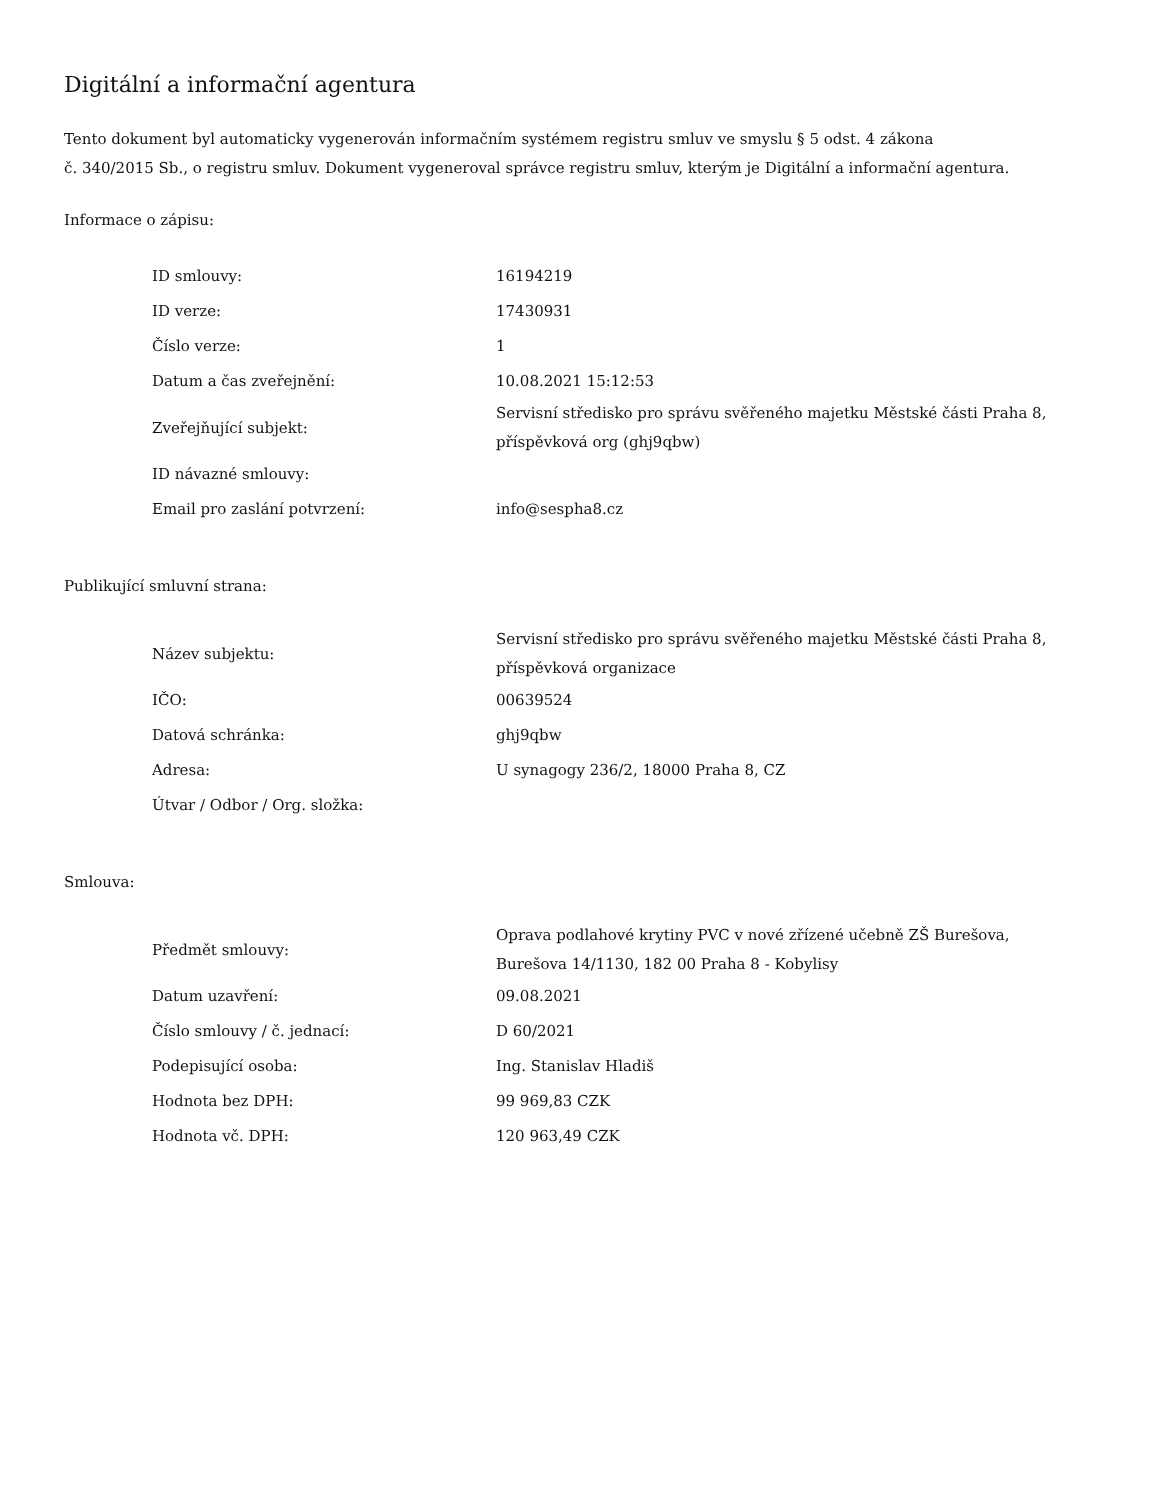Digitální a informační agentura
Tento dokument byl automaticky vygenerován informačním systémem registru smluv ve smyslu § 5 odst. 4 zákona
č. 340/2015 Sb., o registru smluv. Dokument vygeneroval správce registru smluv, kterým je Digitální a informační agentura.
Informace o zápisu:
| ID smlouvy: | 16194219 |
| ID verze: | 17430931 |
| Číslo verze: | 1 |
| Datum a čas zveřejnění: | 10.08.2021 15:12:53 |
| Zveřejňující subjekt: | Servisní středisko pro správu svěřeného majetku Městské části Praha 8, příspěvková org (ghj9qbw) |
| ID návazné smlouvy: | |
| Email pro zaslání potvrzení: | info@sespha8.cz |
Publikující smluvní strana:
| Název subjektu: | Servisní středisko pro správu svěřeného majetku Městské části Praha 8, příspěvková organizace |
| IČO: | 00639524 |
| Datová schránka: | ghj9qbw |
| Adresa: | U synagogy 236/2, 18000 Praha 8, CZ |
| Útvar / Odbor / Org. složka: | |
Smlouva:
| Předmět smlouvy: | Oprava podlahové krytiny PVC v nové zřízené učebně ZŠ Burešova, Burešova 14/1130, 182 00 Praha 8 - Kobylisy |
| Datum uzavření: | 09.08.2021 |
| Číslo smlouvy / č. jednací: | D 60/2021 |
| Podepisující osoba: | Ing. Stanislav Hladiš |
| Hodnota bez DPH: | 99 969,83 CZK |
| Hodnota vč. DPH: | 120 963,49 CZK |